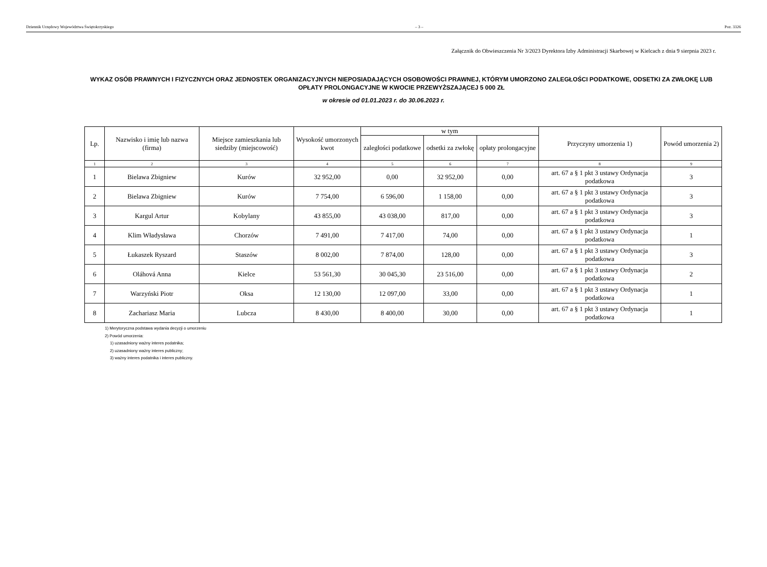Dziennik Urzędowy Województwa Świętokrzyskiego – 3 – Poz. 3326
Załącznik do Obwieszczenia Nr 3/2023 Dyrektora Izby Administracji Skarbowej w Kielcach z dnia 9 sierpnia 2023 r.
WYKAZ OSÓB PRAWNYCH I FIZYCZNYCH ORAZ JEDNOSTEK ORGANIZACYJNYCH NIEPOSIADAJĄCYCH OSOBOWOŚCI PRAWNEJ, KTÓRYM UMORZONO ZALEGŁOŚCI PODATKOWE, ODSETKI ZA ZWŁOKĘ LUB OPŁATY PROLONGACYJNE W KWOCIE PRZEWYŻSZAJĄCEJ 5 000 ZŁ
w okresie od 01.01.2023 r. do 30.06.2023 r.
| Lp. | Nazwisko i imię lub nazwa (firma) | Miejsce zamieszkania lub siedziby (miejscowość) | Wysokość umorzonych kwot | w tym | | | Przyczyny umorzenia 1) | Powód umorzenia 2) |
| --- | --- | --- | --- | --- | --- | --- | --- | --- |
| | | | | zaległości podatkowe | odsetki za zwłokę | opłaty prolongacyjne | | |
| 1 | 2 | 3 | 4 | 5 | 6 | 7 | 8 | 9 |
| 1 | Bielawa Zbigniew | Kurów | 32 952,00 | 0,00 | 32 952,00 | 0,00 | art. 67 a § 1 pkt 3 ustawy Ordynacja podatkowa | 3 |
| 2 | Bielawa Zbigniew | Kurów | 7 754,00 | 6 596,00 | 1 158,00 | 0,00 | art. 67 a § 1 pkt 3 ustawy Ordynacja podatkowa | 3 |
| 3 | Kargul Artur | Kobylany | 43 855,00 | 43 038,00 | 817,00 | 0,00 | art. 67 a § 1 pkt 3 ustawy Ordynacja podatkowa | 3 |
| 4 | Klim Władysława | Chorzów | 7 491,00 | 7 417,00 | 74,00 | 0,00 | art. 67 a § 1 pkt 3 ustawy Ordynacja podatkowa | 1 |
| 5 | Łukaszek Ryszard | Staszów | 8 002,00 | 7 874,00 | 128,00 | 0,00 | art. 67 a § 1 pkt 3 ustawy Ordynacja podatkowa | 3 |
| 6 | Oláhová Anna | Kielce | 53 561,30 | 30 045,30 | 23 516,00 | 0,00 | art. 67 a § 1 pkt 3 ustawy Ordynacja podatkowa | 2 |
| 7 | Warzyński Piotr | Oksa | 12 130,00 | 12 097,00 | 33,00 | 0,00 | art. 67 a § 1 pkt 3 ustawy Ordynacja podatkowa | 1 |
| 8 | Zachariasz Maria | Lubcza | 8 430,00 | 8 400,00 | 30,00 | 0,00 | art. 67 a § 1 pkt 3 ustawy Ordynacja podatkowa | 1 |
1) Merytoryczna podstawa wydania decyzji o umorzeniu
2) Powód umorzenia:
1) uzasadniony ważny interes podatnika;
2) uzasadniony ważny interes publiczny;
3) ważny interes podatnika i interes publiczny.